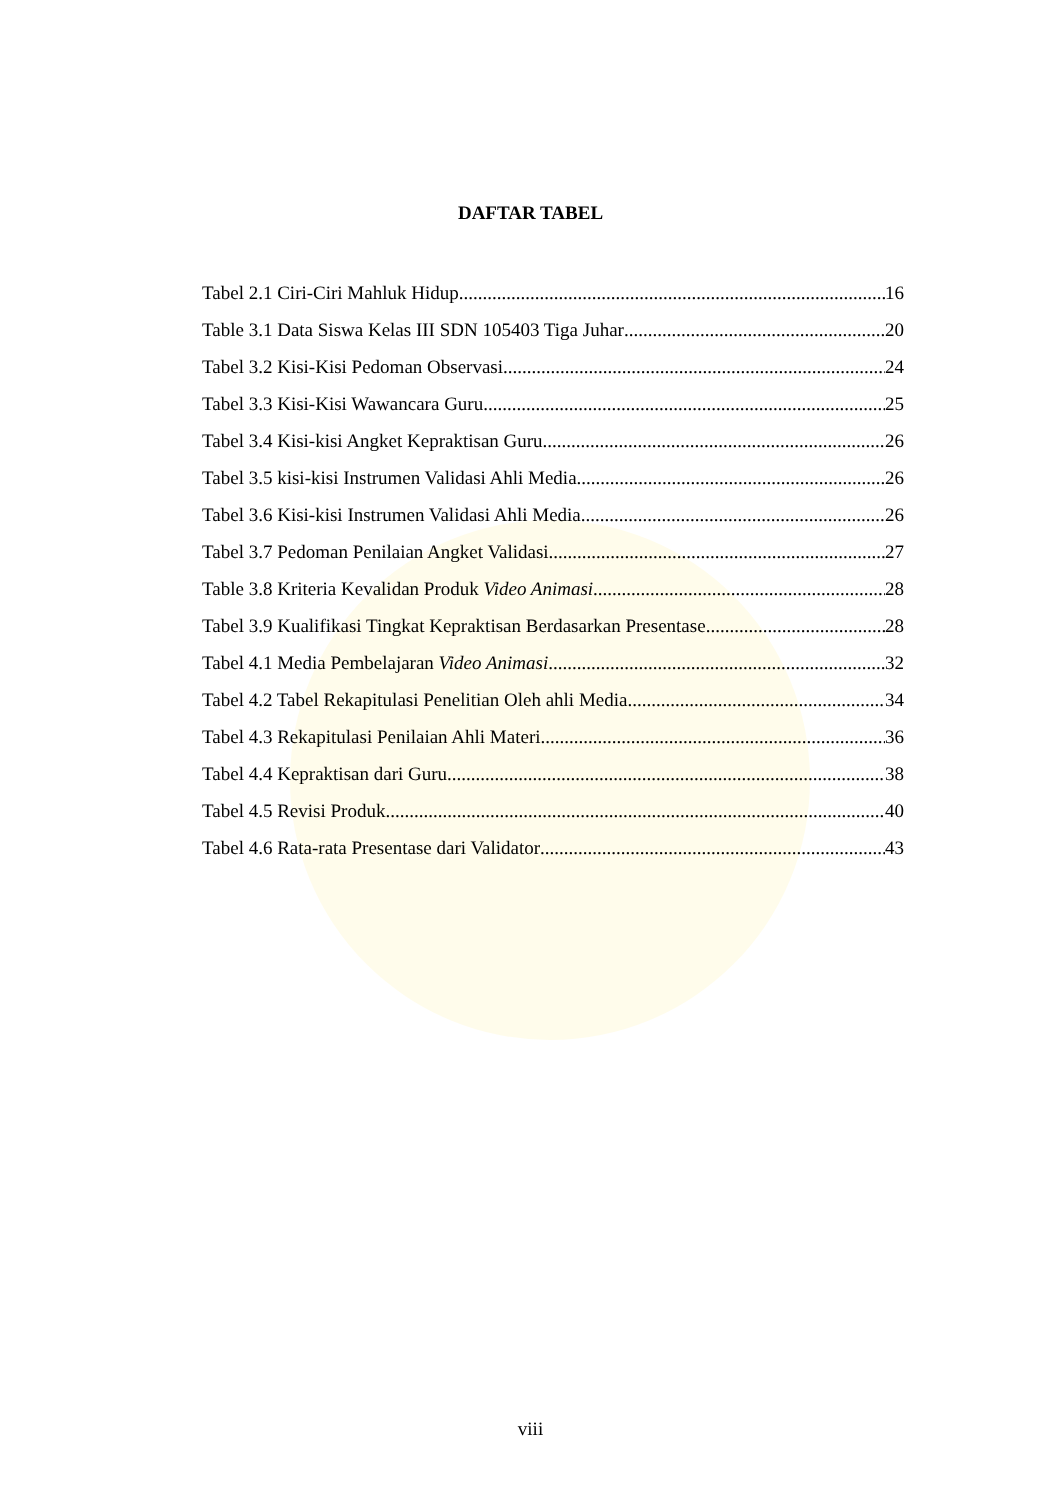DAFTAR TABEL
Tabel 2.1 Ciri-Ciri Mahluk Hidup 16
Table 3.1 Data Siswa Kelas III SDN 105403 Tiga Juhar 20
Tabel 3.2 Kisi-Kisi Pedoman Observasi 24
Tabel 3.3 Kisi-Kisi Wawancara Guru 25
Tabel 3.4 Kisi-kisi Angket Kepraktisan Guru 26
Tabel 3.5 kisi-kisi Instrumen Validasi Ahli Media 26
Tabel 3.6 Kisi-kisi Instrumen Validasi Ahli Media 26
Tabel 3.7 Pedoman Penilaian Angket Validasi 27
Table 3.8 Kriteria Kevalidan Produk Video Animasi 28
Tabel 3.9 Kualifikasi Tingkat Kepraktisan Berdasarkan Presentase 28
Tabel 4.1 Media Pembelajaran Video Animasi 32
Tabel 4.2 Tabel Rekapitulasi Penelitian Oleh ahli Media 34
Tabel 4.3 Rekapitulasi Penilaian Ahli Materi 36
Tabel 4.4 Kepraktisan dari Guru 38
Tabel 4.5 Revisi Produk 40
Tabel 4.6 Rata-rata Presentase dari Validator 43
viii